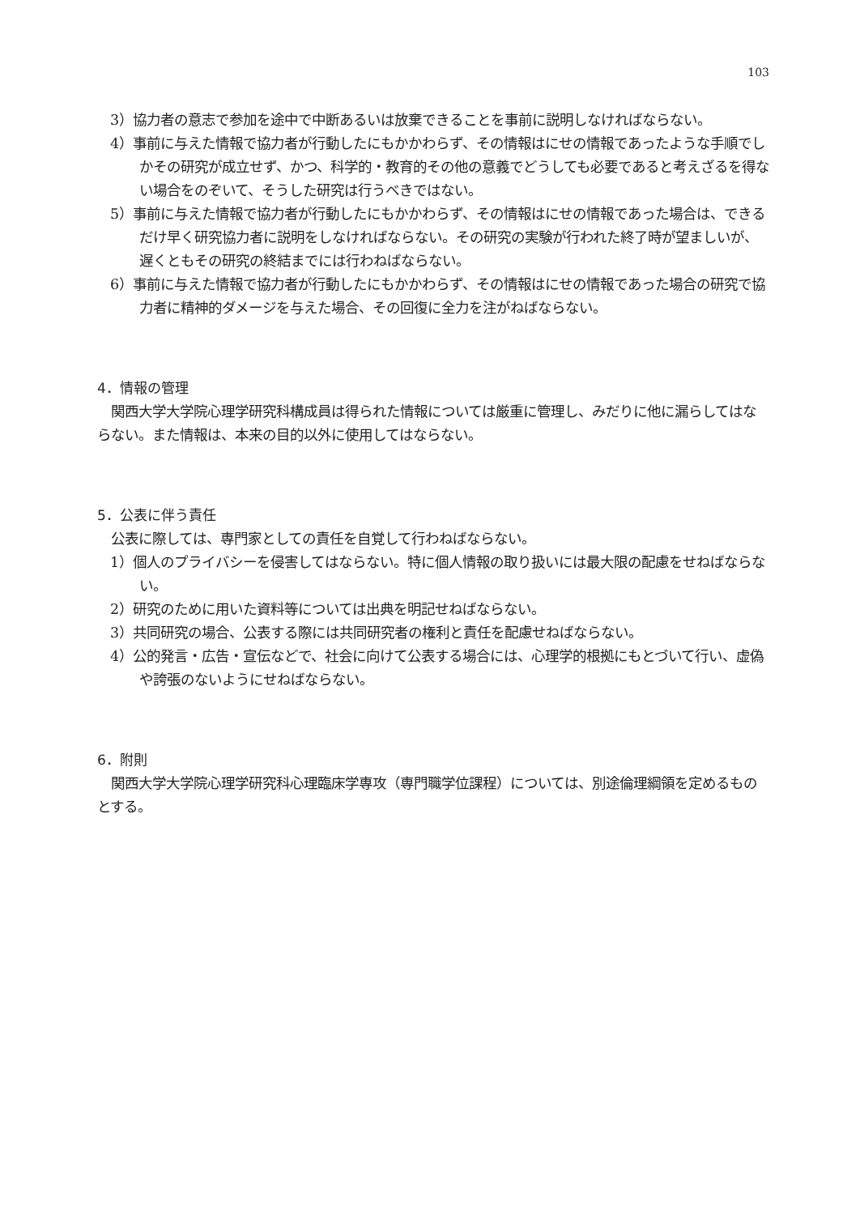103
3）協力者の意志で参加を途中で中断あるいは放棄できることを事前に説明しなければならない。
4）事前に与えた情報で協力者が行動したにもかかわらず、その情報はにせの情報であったような手順でしかその研究が成立せず、かつ、科学的・教育的その他の意義でどうしても必要であると考えざるを得ない場合をのぞいて、そうした研究は行うべきではない。
5）事前に与えた情報で協力者が行動したにもかかわらず、その情報はにせの情報であった場合は、できるだけ早く研究協力者に説明をしなければならない。その研究の実験が行われた終了時が望ましいが、遅くともその研究の終結までには行わねばならない。
6）事前に与えた情報で協力者が行動したにもかかわらず、その情報はにせの情報であった場合の研究で協力者に精神的ダメージを与えた場合、その回復に全力を注がねばならない。
4．情報の管理
関西大学大学院心理学研究科構成員は得られた情報については厳重に管理し、みだりに他に漏らしてはならない。また情報は、本来の目的以外に使用してはならない。
5．公表に伴う責任
公表に際しては、専門家としての責任を自覚して行わねばならない。
1）個人のプライバシーを侵害してはならない。特に個人情報の取り扱いには最大限の配慮をせねばならない。
2）研究のために用いた資料等については出典を明記せねばならない。
3）共同研究の場合、公表する際には共同研究者の権利と責任を配慮せねばならない。
4）公的発言・広告・宣伝などで、社会に向けて公表する場合には、心理学的根拠にもとづいて行い、虚偽や誇張のないようにせねばならない。
6．附則
関西大学大学院心理学研究科心理臨床学専攻（専門職学位課程）については、別途倫理綱領を定めるものとする。